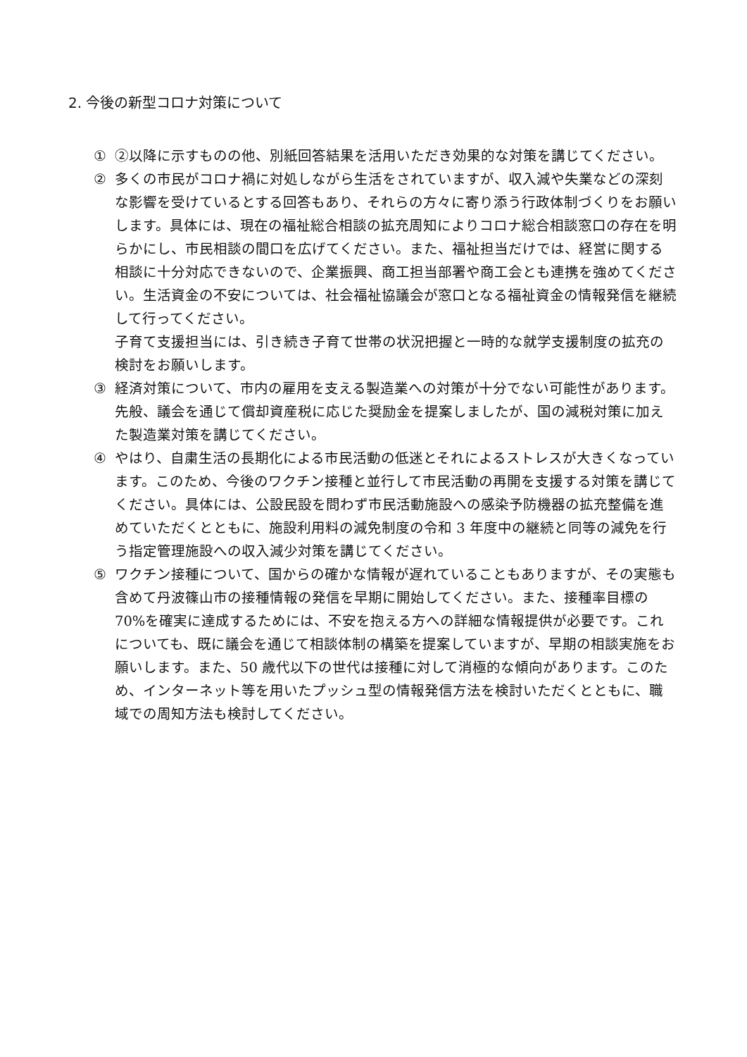2. 今後の新型コロナ対策について
① ②以降に示すものの他、別紙回答結果を活用いただき効果的な対策を講じてください。
② 多くの市民がコロナ禍に対処しながら生活をされていますが、収入減や失業などの深刻な影響を受けているとする回答もあり、それらの方々に寄り添う行政体制づくりをお願いします。具体には、現在の福祉総合相談の拡充周知によりコロナ総合相談窓口の存在を明らかにし、市民相談の間口を広げてください。また、福祉担当だけでは、経営に関する相談に十分対応できないので、企業振興、商工担当部署や商工会とも連携を強めてください。生活資金の不安については、社会福祉協議会が窓口となる福祉資金の情報発信を継続して行ってください。
子育て支援担当には、引き続き子育て世帯の状況把握と一時的な就学支援制度の拡充の検討をお願いします。
③ 経済対策について、市内の雇用を支える製造業への対策が十分でない可能性があります。先般、議会を通じて償却資産税に応じた奨励金を提案しましたが、国の減税対策に加えた製造業対策を講じてください。
④ やはり、自粛生活の長期化による市民活動の低迷とそれによるストレスが大きくなっています。このため、今後のワクチン接種と並行して市民活動の再開を支援する対策を講じてください。具体には、公設民設を問わず市民活動施設への感染予防機器の拡充整備を進めていただくとともに、施設利用料の減免制度の令和 3 年度中の継続と同等の減免を行う指定管理施設への収入減少対策を講じてください。
⑤ ワクチン接種について、国からの確かな情報が遅れていることもありますが、その実態も含めて丹波篠山市の接種情報の発信を早期に開始してください。また、接種率目標の 70%を確実に達成するためには、不安を抱える方への詳細な情報提供が必要です。これについても、既に議会を通じて相談体制の構築を提案していますが、早期の相談実施をお願いします。また、50 歳代以下の世代は接種に対して消極的な傾向があります。このため、インターネット等を用いたプッシュ型の情報発信方法を検討いただくとともに、職域での周知方法も検討してください。